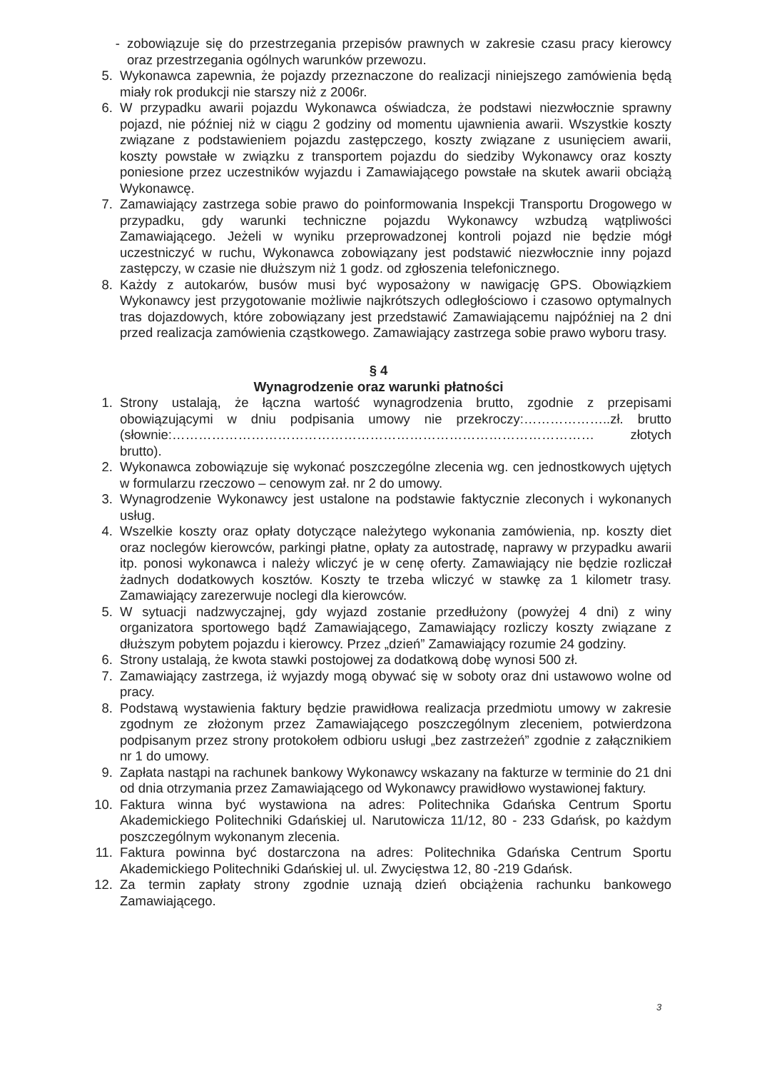- zobowiązuje się do przestrzegania przepisów prawnych w zakresie czasu pracy kierowcy oraz przestrzegania ogólnych warunków przewozu.
5. Wykonawca zapewnia, że pojazdy przeznaczone do realizacji niniejszego zamówienia będą miały rok produkcji nie starszy niż z 2006r.
6. W przypadku awarii pojazdu Wykonawca oświadcza, że podstawi niezwłocznie sprawny pojazd, nie później niż w ciągu 2 godziny od momentu ujawnienia awarii. Wszystkie koszty związane z podstawieniem pojazdu zastępczego, koszty związane z usunięciem awarii, koszty powstałe w związku z transportem pojazdu do siedziby Wykonawcy oraz koszty poniesione przez uczestników wyjazdu i Zamawiającego powstałe na skutek awarii obciążą Wykonawcę.
7. Zamawiający zastrzega sobie prawo do poinformowania Inspekcji Transportu Drogowego w przypadku, gdy warunki techniczne pojazdu Wykonawcy wzbudzą wątpliwości Zamawiającego. Jeżeli w wyniku przeprowadzonej kontroli pojazd nie będzie mógł uczestniczyć w ruchu, Wykonawca zobowiązany jest podstawić niezwłocznie inny pojazd zastępczy, w czasie nie dłuższym niż 1 godz. od zgłoszenia telefonicznego.
8. Każdy z autokarów, busów musi być wyposażony w nawigację GPS. Obowiązkiem Wykonawcy jest przygotowanie możliwie najkrótszych odległościowo i czasowo optymalnych tras dojazdowych, które zobowiązany jest przedstawić Zamawiającemu najpóźniej na 2 dni przed realizacja zamówienia cząstkowego. Zamawiający zastrzega sobie prawo wyboru trasy.
§ 4
Wynagrodzenie oraz warunki płatności
1. Strony ustalają, że łączna wartość wynagrodzenia brutto, zgodnie z przepisami obowiązującymi w dniu podpisania umowy nie przekroczy:………………..zł. brutto (słownie:…………………………………………………………………………………… złotych brutto).
2. Wykonawca zobowiązuje się wykonać poszczególne zlecenia wg. cen jednostkowych ujętych w formularzu rzeczowo – cenowym zał. nr 2 do umowy.
3. Wynagrodzenie Wykonawcy jest ustalone na podstawie faktycznie zleconych i wykonanych usług.
4. Wszelkie koszty oraz opłaty dotyczące należytego wykonania zamówienia, np. koszty diet oraz noclegów kierowców, parkingi płatne, opłaty za autostradę, naprawy w przypadku awarii itp. ponosi wykonawca i należy wliczyć je w cenę oferty. Zamawiający nie będzie rozliczał żadnych dodatkowych kosztów. Koszty te trzeba wliczyć w stawkę za 1 kilometr trasy. Zamawiający zarezerwuje noclegi dla kierowców.
5. W sytuacji nadzwyczajnej, gdy wyjazd zostanie przedłużony (powyżej 4 dni) z winy organizatora sportowego bądź Zamawiającego, Zamawiający rozliczy koszty związane z dłuższym pobytem pojazdu i kierowcy. Przez „dzień” Zamawiający rozumie 24 godziny.
6. Strony ustalają, że kwota stawki postojowej za dodatkową dobę wynosi 500 zł.
7. Zamawiający zastrzega, iż wyjazdy mogą obywać się w soboty oraz dni ustawowo wolne od pracy.
8. Podstawą wystawienia faktury będzie prawidłowa realizacja przedmiotu umowy w zakresie zgodnym ze złożonym przez Zamawiającego poszczególnym zleceniem, potwierdzona podpisanym przez strony protokołem odbioru usługi „bez zastrzeżeń” zgodnie z załącznikiem nr 1 do umowy.
9. Zapłata nastąpi na rachunek bankowy Wykonawcy wskazany na fakturze w terminie do 21 dni od dnia otrzymania przez Zamawiającego od Wykonawcy prawidłowo wystawionej faktury.
10. Faktura winna być wystawiona na adres: Politechnika Gdańska Centrum Sportu Akademickiego Politechniki Gdańskiej ul. Narutowicza 11/12, 80 - 233 Gdańsk, po każdym poszczególnym wykonanym zlecenia.
11. Faktura powinna być dostarczona na adres: Politechnika Gdańska Centrum Sportu Akademickiego Politechniki Gdańskiej ul. ul. Zwycięstwa 12, 80 -219 Gdańsk.
12. Za termin zapłaty strony zgodnie uznają dzień obciążenia rachunku bankowego Zamawiającego.
3